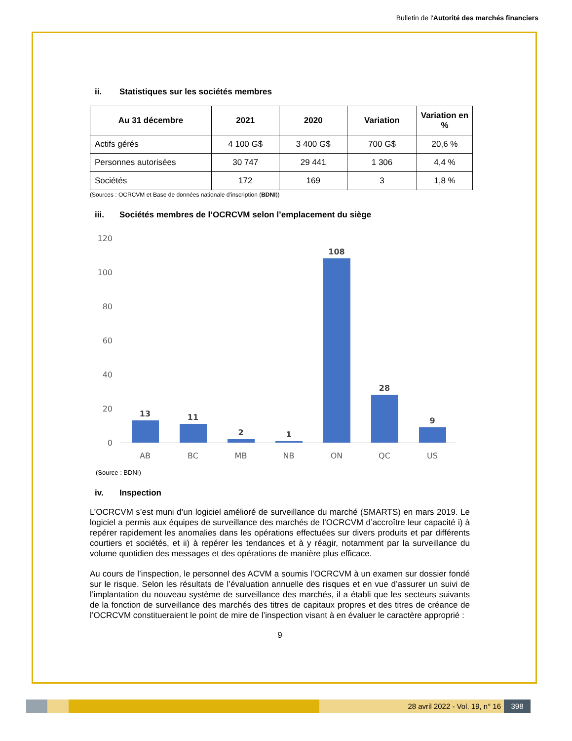Bulletin de l'Autorité des marchés financiers
ii. Statistiques sur les sociétés membres
| Au 31 décembre | 2021 | 2020 | Variation | Variation en % |
| --- | --- | --- | --- | --- |
| Actifs gérés | 4 100 G$ | 3 400 G$ | 700 G$ | 20,6 % |
| Personnes autorisées | 30 747 | 29 441 | 1 306 | 4,4 % |
| Sociétés | 172 | 169 | 3 | 1,8 % |
(Sources : OCRCVM et Base de données nationale d'inscription (BDNI))
iii. Sociétés membres de l’OCRCVM selon l’emplacement du siège
120
100
80
60
40
20
0
13
11
2
1
108
28
9
AB
BC
MB
NB
ON
QC
US
(Source : BDNI)
iv. Inspection
L’OCRCVM s’est muni d’un logiciel amélioré de surveillance du marché (SMARTS) en mars 2019. Le logiciel a permis aux équipes de surveillance des marchés de l’OCRCVM d’accroître leur capacité i) à repérer rapidement les anomalies dans les opérations effectuées sur divers produits et par différents courtiers et sociétés, et ii) à repérer les tendances et à y réagir, notamment par la surveillance du volume quotidien des messages et des opérations de manière plus efficace.
Au cours de l’inspection, le personnel des ACVM a soumis l’OCRCVM à un examen sur dossier fondé sur le risque. Selon les résultats de l’évaluation annuelle des risques et en vue d’assurer un suivi de l’implantation du nouveau système de surveillance des marchés, il a établi que les secteurs suivants de la fonction de surveillance des marchés des titres de capitaux propres et des titres de créance de l’OCRCVM constitueraient le point de mire de l’inspection visant à en évaluer le caractère approprié :
9
28 avril 2022 - Vol. 19, n° 16 398